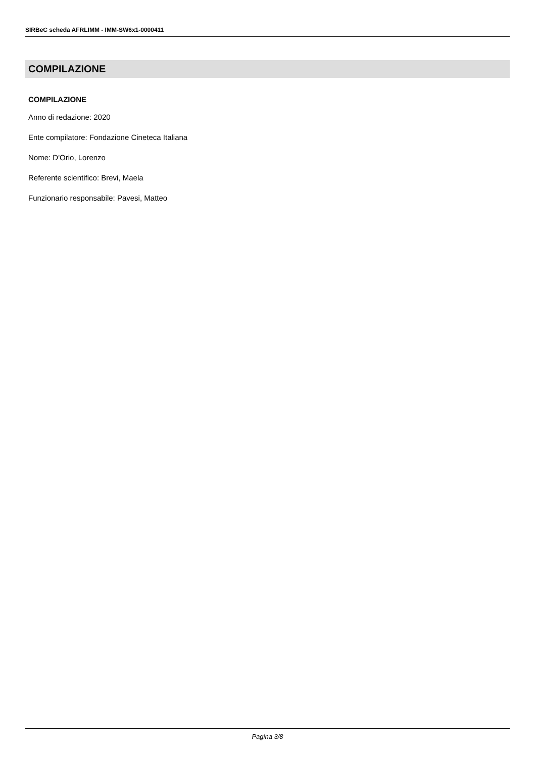SIRBeC scheda AFRLIMM - IMM-SW6x1-0000411
COMPILAZIONE
COMPILAZIONE
Anno di redazione: 2020
Ente compilatore: Fondazione Cineteca Italiana
Nome: D'Orio, Lorenzo
Referente scientifico: Brevi, Maela
Funzionario responsabile: Pavesi, Matteo
Pagina 3/8